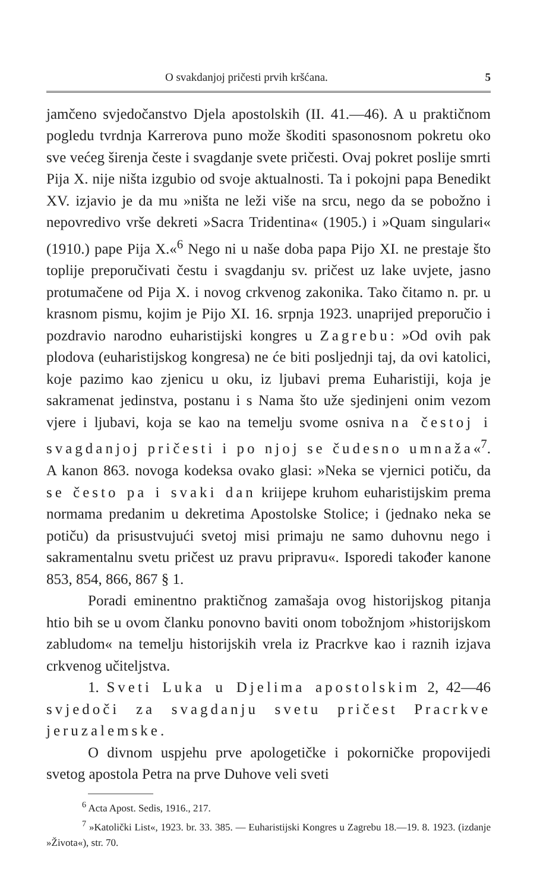O svakdanjoj pričesti prvih kršćana. 5
jamčeno svjedočanstvo Djela apostolskih (II. 41.—46). A u praktičnom pogledu tvrdnja Karrerova puno može škoditi spasonosnom pokretu oko sve većeg širenja česte i svagdanje svete pričesti. Ovaj pokret poslije smrti Pija X. nije ništa izgubio od svoje aktualnosti. Ta i pokojni papa Benedikt XV. izjavio je da mu »ništa ne leži više na srcu, nego da se pobožno i nepovredivo vrše dekreti »Sacra Tridentina« (1905.) i »Quam singulari« (1910.) pape Pija X.«<sup>6</sup> Nego ni u naše doba papa Pijo XI. ne prestaje što toplije preporučivati čestu i svagdanju sv. pričest uz lake uvjete, jasno protumačene od Pija X. i novog crkvenog zakonika. Tako čitamo n. pr. u krasnom pismu, kojim je Pijo XI. 16. srpnja 1923. unaprijed preporučio i pozdravio narodno euharistijski kongres u Zagrebu: »Od ovih pak plodova (euharistijskog kongresa) ne će biti posljednji taj, da ovi katolici, koje pazimo kao zjenicu u oku, iz ljubavi prema Euharistiji, koja je sakramenat jedinstva, postanu i s Nama što uže sjedinjeni onim vezom vjere i ljubavi, koja se kao na temelju svome osniva na čestoj i svagdanjoj pričesti i po njoj se čudesno umnaža«<sup>7</sup>. A kanon 863. novoga kodeksa ovako glasi: »Neka se vjernici potiču, da se često pa i svaki dan kriijepe kruhom euharistijskim prema normama predanim u dekretima Apostolske Stolice; i (jednako neka se potiču) da prisustvujući svetoj misi primaju ne samo duhovnu nego i sakramentalnu svetu pričest uz pravu pripravu«. Isporedi također kanone 853, 854, 866, 867 § 1.
Poradi eminentno praktičnog zamašaja ovog historijskog pitanja htio bih se u ovom članku ponovno baviti onom tobožnjom »historijskom zabludom« na temelju historijskih vrela iz Pracrkve kao i raznih izjava crkvenog učiteljstva.
1. Sveti Luka u Djelima apostolskim 2, 42—46 svjedoči za svagdanju svetu pričest Pracrkve jeruzalemske.
O divnom uspjehu prve apologetičke i pokorničke propovijedi svetog apostola Petra na prve Duhove veli sveti
<sup>6</sup> Acta Apost. Sedis, 1916., 217.
<sup>7</sup> »Katolički List«, 1923. br. 33. 385. — Euharistijski Kongres u Zagrebu 18.—19. 8. 1923. (izdanje »Života«), str. 70.